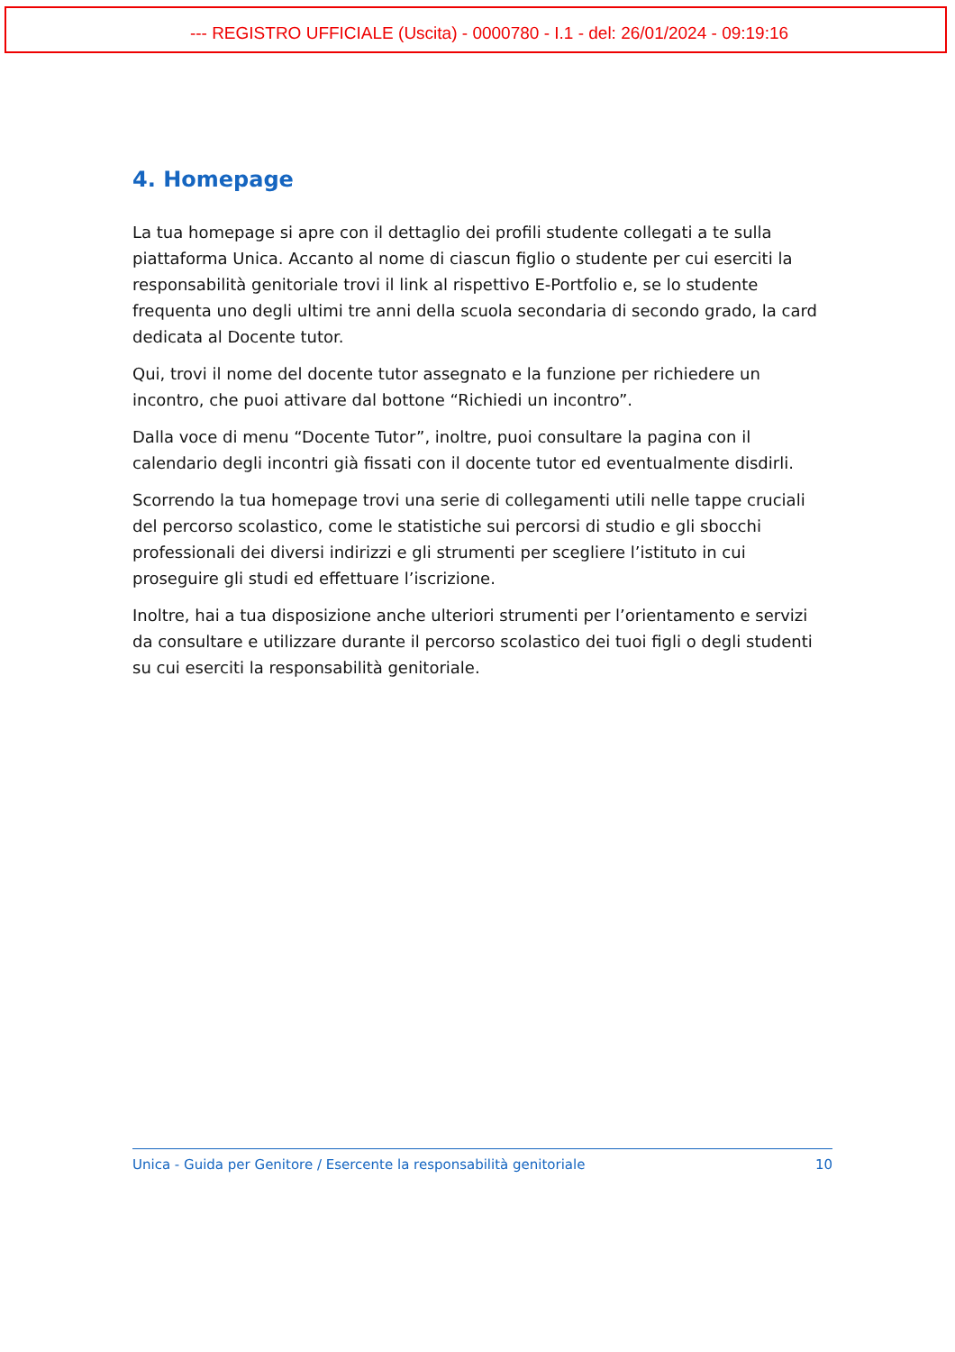--- REGISTRO UFFICIALE (Uscita) - 0000780 - I.1 - del: 26/01/2024 - 09:19:16
4. Homepage
La tua homepage si apre con il dettaglio dei profili studente collegati a te sulla piattaforma Unica. Accanto al nome di ciascun figlio o studente per cui eserciti la responsabilità genitoriale trovi il link al rispettivo E-Portfolio e, se lo studente frequenta uno degli ultimi tre anni della scuola secondaria di secondo grado, la card dedicata al Docente tutor.
Qui, trovi il nome del docente tutor assegnato e la funzione per richiedere un incontro, che puoi attivare dal bottone “Richiedi un incontro”.
Dalla voce di menu “Docente Tutor”, inoltre, puoi consultare la pagina con il calendario degli incontri già fissati con il docente tutor ed eventualmente disdirli.
Scorrendo la tua homepage trovi una serie di collegamenti utili nelle tappe cruciali del percorso scolastico, come le statistiche sui percorsi di studio e gli sbocchi professionali dei diversi indirizzi e gli strumenti per scegliere l’istituto in cui proseguire gli studi ed effettuare l’iscrizione.
Inoltre, hai a tua disposizione anche ulteriori strumenti per l’orientamento e servizi da consultare e utilizzare durante il percorso scolastico dei tuoi figli o degli studenti su cui eserciti la responsabilità genitoriale.
Unica - Guida per Genitore / Esercente la responsabilità genitoriale 10